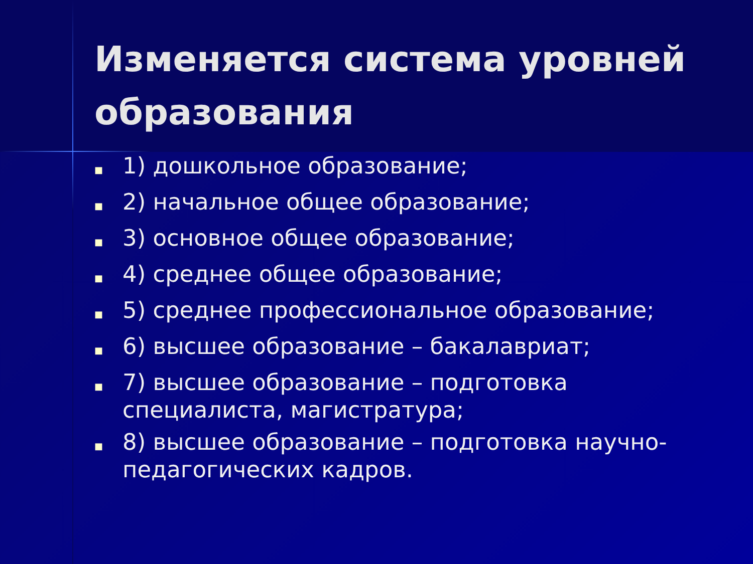Изменяется система уровней образования
■ 1) дошкольное образование;
■ 2) начальное общее образование;
■ 3) основное общее образование;
■ 4) среднее общее образование;
■ 5) среднее профессиональное образование;
■ 6) высшее образование – бакалавриат;
■ 7) высшее образование – подготовка специалиста, магистратура;
■ 8) высшее образование – подготовка научно-педагогических кадров.